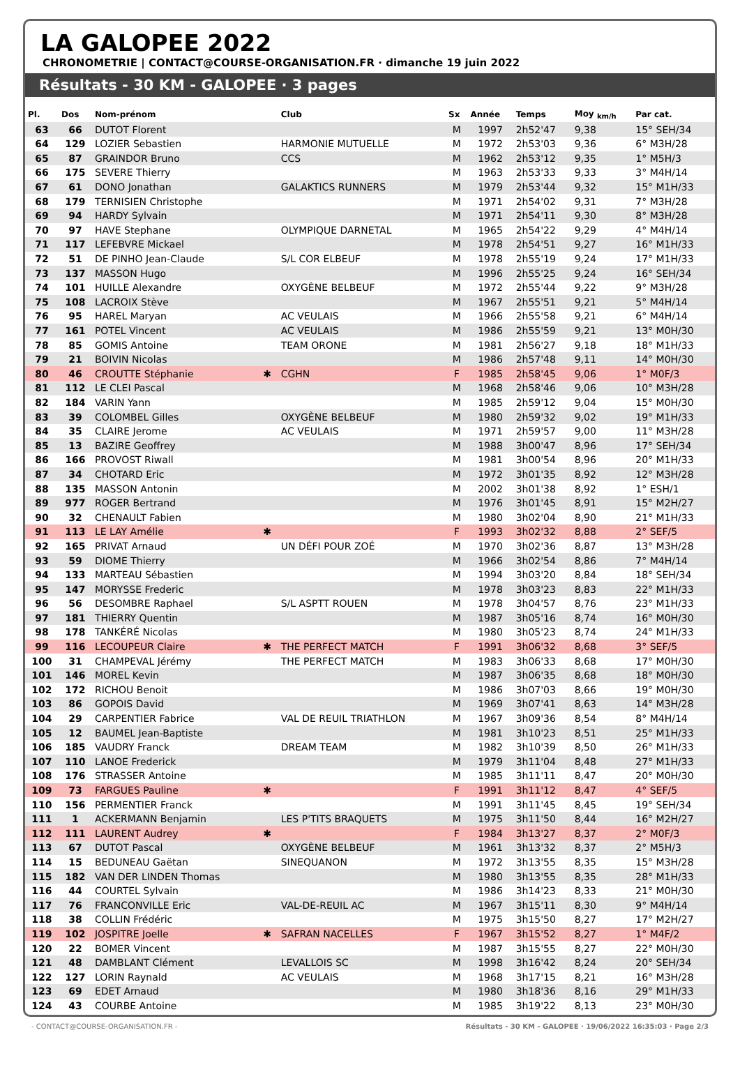LA GALOPEE 2022
CHRONOMETRIE | CONTACT@COURSE-ORGANISATION.FR · dimanche 19 juin 2022
Résultats - 30 KM - GALOPEE · 3 pages
| Pl. | Dos | Nom-prénom | | Club | Sx | Année | Temps | Moy <sub>km/h</sub> | Par cat. |
| --- | --- | --- | --- | --- | --- | --- | --- | --- | --- |
| 63 | 66 | DUTOT Florent | | | M | 1997 | 2h52'47 | 9,38 | 15° SEH/34 |
| 64 | 129 | LOZIER Sebastien | | HARMONIE MUTUELLE | M | 1972 | 2h53'03 | 9,36 | 6° M3H/28 |
| 65 | 87 | GRAINDOR Bruno | | CCS | M | 1962 | 2h53'12 | 9,35 | 1° M5H/3 |
| 66 | 175 | SEVERE Thierry | | | M | 1963 | 2h53'33 | 9,33 | 3° M4H/14 |
| 67 | 61 | DONO Jonathan | | GALAKTICS RUNNERS | M | 1979 | 2h53'44 | 9,32 | 15° M1H/33 |
| 68 | 179 | TERNISIEN Christophe | | | M | 1971 | 2h54'02 | 9,31 | 7° M3H/28 |
| 69 | 94 | HARDY Sylvain | | | M | 1971 | 2h54'11 | 9,30 | 8° M3H/28 |
| 70 | 97 | HAVE Stephane | | OLYMPIQUE DARNETAL | M | 1965 | 2h54'22 | 9,29 | 4° M4H/14 |
| 71 | 117 | LEFEBVRE Mickael | | | M | 1978 | 2h54'51 | 9,27 | 16° M1H/33 |
| 72 | 51 | DE PINHO Jean-Claude | | S/L COR ELBEUF | M | 1978 | 2h55'19 | 9,24 | 17° M1H/33 |
| 73 | 137 | MASSON Hugo | | | M | 1996 | 2h55'25 | 9,24 | 16° SEH/34 |
| 74 | 101 | HUILLE Alexandre | | OXYGÈNE BELBEUF | M | 1972 | 2h55'44 | 9,22 | 9° M3H/28 |
| 75 | 108 | LACROIX Stève | | | M | 1967 | 2h55'51 | 9,21 | 5° M4H/14 |
| 76 | 95 | HAREL Maryan | | AC VEULAIS | M | 1966 | 2h55'58 | 9,21 | 6° M4H/14 |
| 77 | 161 | POTEL Vincent | | AC VEULAIS | M | 1986 | 2h55'59 | 9,21 | 13° M0H/30 |
| 78 | 85 | GOMIS Antoine | | TEAM ORONE | M | 1981 | 2h56'27 | 9,18 | 18° M1H/33 |
| 79 | 21 | BOIVIN Nicolas | | | M | 1986 | 2h57'48 | 9,11 | 14° M0H/30 |
| 80 | 46 | CROUTTE Stéphanie | ✱ | CGHN | F | 1985 | 2h58'45 | 9,06 | 1° M0F/3 |
| 81 | 112 | LE CLEI Pascal | | | M | 1968 | 2h58'46 | 9,06 | 10° M3H/28 |
| 82 | 184 | VARIN Yann | | | M | 1985 | 2h59'12 | 9,04 | 15° M0H/30 |
| 83 | 39 | COLOMBEL Gilles | | OXYGÈNE BELBEUF | M | 1980 | 2h59'32 | 9,02 | 19° M1H/33 |
| 84 | 35 | CLAIRE Jerome | | AC VEULAIS | M | 1971 | 2h59'57 | 9,00 | 11° M3H/28 |
| 85 | 13 | BAZIRE Geoffrey | | | M | 1988 | 3h00'47 | 8,96 | 17° SEH/34 |
| 86 | 166 | PROVOST Riwall | | | M | 1981 | 3h00'54 | 8,96 | 20° M1H/33 |
| 87 | 34 | CHOTARD Eric | | | M | 1972 | 3h01'35 | 8,92 | 12° M3H/28 |
| 88 | 135 | MASSON Antonin | | | M | 2002 | 3h01'38 | 8,92 | 1° ESH/1 |
| 89 | 977 | ROGER Bertrand | | | M | 1976 | 3h01'45 | 8,91 | 15° M2H/27 |
| 90 | 32 | CHENAULT Fabien | | | M | 1980 | 3h02'04 | 8,90 | 21° M1H/33 |
| 91 | 113 | LE LAY Amélie | ✱ | | F | 1993 | 3h02'32 | 8,88 | 2° SEF/5 |
| 92 | 165 | PRIVAT Arnaud | | UN DÉFI POUR ZOÉ | M | 1970 | 3h02'36 | 8,87 | 13° M3H/28 |
| 93 | 59 | DIOME Thierry | | | M | 1966 | 3h02'54 | 8,86 | 7° M4H/14 |
| 94 | 133 | MARTEAU Sébastien | | | M | 1994 | 3h03'20 | 8,84 | 18° SEH/34 |
| 95 | 147 | MORYSSE Frederic | | | M | 1978 | 3h03'23 | 8,83 | 22° M1H/33 |
| 96 | 56 | DESOMBRE Raphael | | S/L ASPTT ROUEN | M | 1978 | 3h04'57 | 8,76 | 23° M1H/33 |
| 97 | 181 | THIERRY Quentin | | | M | 1987 | 3h05'16 | 8,74 | 16° M0H/30 |
| 98 | 178 | TANKÉRÉ Nicolas | | | M | 1980 | 3h05'23 | 8,74 | 24° M1H/33 |
| 99 | 116 | LECOUPEUR Claire | ✱ | THE PERFECT MATCH | F | 1991 | 3h06'32 | 8,68 | 3° SEF/5 |
| 100 | 31 | CHAMPEVAL Jérémy | | THE PERFECT MATCH | M | 1983 | 3h06'33 | 8,68 | 17° M0H/30 |
| 101 | 146 | MOREL Kevin | | | M | 1987 | 3h06'35 | 8,68 | 18° M0H/30 |
| 102 | 172 | RICHOU Benoit | | | M | 1986 | 3h07'03 | 8,66 | 19° M0H/30 |
| 103 | 86 | GOPOIS David | | | M | 1969 | 3h07'41 | 8,63 | 14° M3H/28 |
| 104 | 29 | CARPENTIER Fabrice | | VAL DE REUIL TRIATHLON | M | 1967 | 3h09'36 | 8,54 | 8° M4H/14 |
| 105 | 12 | BAUMEL Jean-Baptiste | | | M | 1981 | 3h10'23 | 8,51 | 25° M1H/33 |
| 106 | 185 | VAUDRY Franck | | DREAM TEAM | M | 1982 | 3h10'39 | 8,50 | 26° M1H/33 |
| 107 | 110 | LANOE Frederick | | | M | 1979 | 3h11'04 | 8,48 | 27° M1H/33 |
| 108 | 176 | STRASSER Antoine | | | M | 1985 | 3h11'11 | 8,47 | 20° M0H/30 |
| 109 | 73 | FARGUES Pauline | ✱ | | F | 1991 | 3h11'12 | 8,47 | 4° SEF/5 |
| 110 | 156 | PERMENTIER Franck | | | M | 1991 | 3h11'45 | 8,45 | 19° SEH/34 |
| 111 | 1 | ACKERMANN Benjamin | | LES P'TITS BRAQUETS | M | 1975 | 3h11'50 | 8,44 | 16° M2H/27 |
| 112 | 111 | LAURENT Audrey | ✱ | | F | 1984 | 3h13'27 | 8,37 | 2° M0F/3 |
| 113 | 67 | DUTOT Pascal | | OXYGÈNE BELBEUF | M | 1961 | 3h13'32 | 8,37 | 2° M5H/3 |
| 114 | 15 | BEDUNEAU Gaëtan | | SINEQUANON | M | 1972 | 3h13'55 | 8,35 | 15° M3H/28 |
| 115 | 182 | VAN DER LINDEN Thomas | | | M | 1980 | 3h13'55 | 8,35 | 28° M1H/33 |
| 116 | 44 | COURTEL Sylvain | | | M | 1986 | 3h14'23 | 8,33 | 21° M0H/30 |
| 117 | 76 | FRANCONVILLE Eric | | VAL-DE-REUIL AC | M | 1967 | 3h15'11 | 8,30 | 9° M4H/14 |
| 118 | 38 | COLLIN Frédéric | | | M | 1975 | 3h15'50 | 8,27 | 17° M2H/27 |
| 119 | 102 | JOSPITRE Joelle | ✱ | SAFRAN NACELLES | F | 1967 | 3h15'52 | 8,27 | 1° M4F/2 |
| 120 | 22 | BOMER Vincent | | | M | 1987 | 3h15'55 | 8,27 | 22° M0H/30 |
| 121 | 48 | DAMBLANT Clément | | LEVALLOIS SC | M | 1998 | 3h16'42 | 8,24 | 20° SEH/34 |
| 122 | 127 | LORIN Raynald | | AC VEULAIS | M | 1968 | 3h17'15 | 8,21 | 16° M3H/28 |
| 123 | 69 | EDET Arnaud | | | M | 1980 | 3h18'36 | 8,16 | 29° M1H/33 |
| 124 | 43 | COURBE Antoine | | | M | 1985 | 3h19'22 | 8,13 | 23° M0H/30 |
- CONTACT@COURSE-ORGANISATION.FR - Résultats - 30 KM - GALOPEE · 19/06/2022 16:35:03 · Page 2/3